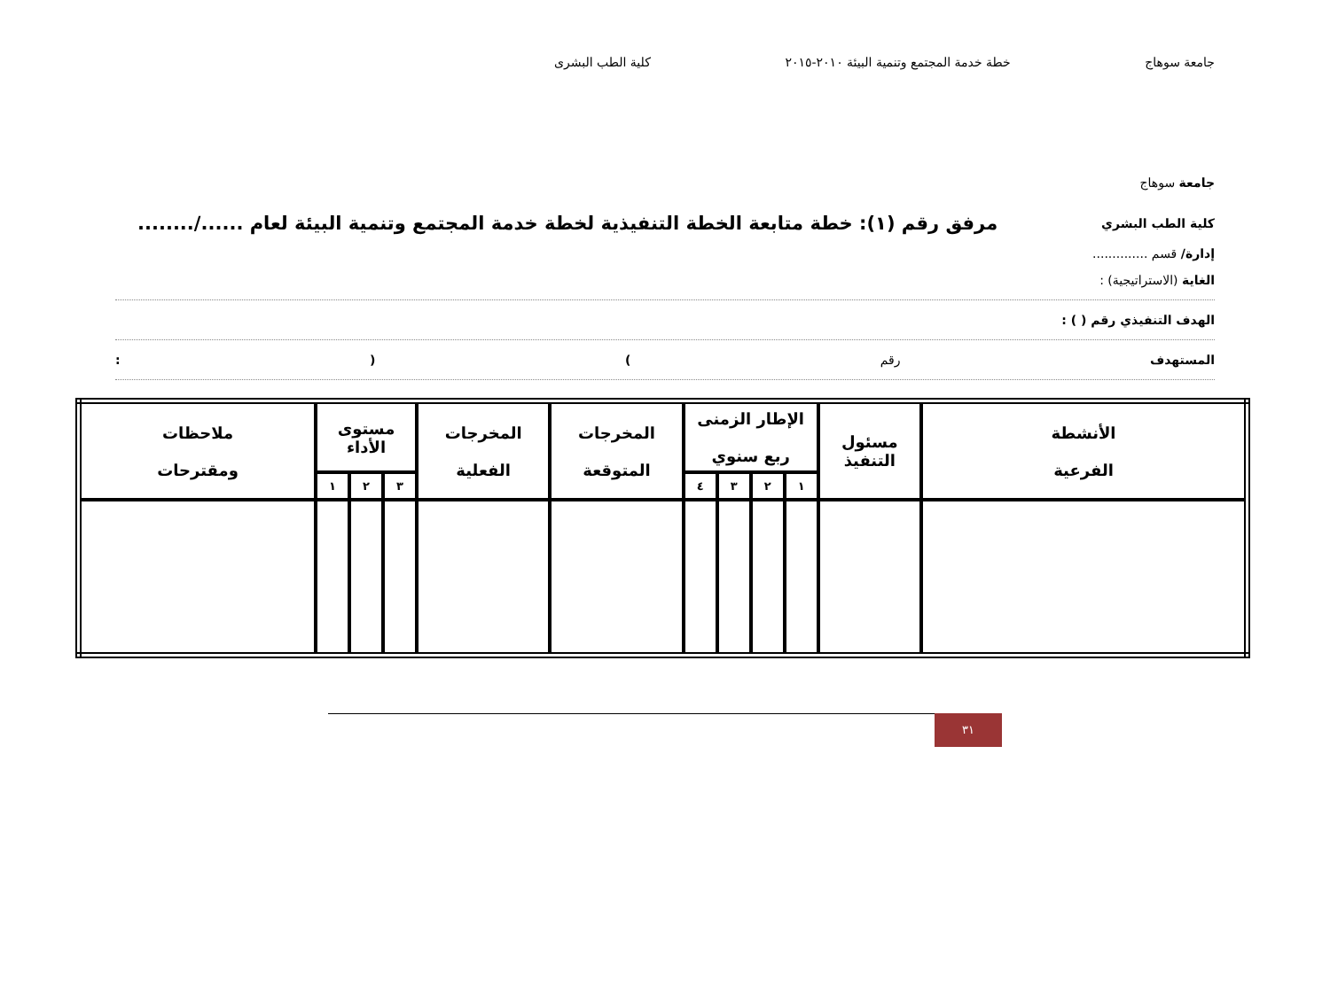جامعة سوهاج خطة خدمة المجتمع وتنمية البيئة ٢٠١٠-٢٠١٥ كلية الطب البشرى
جامعة سوهاج
كلية الطب البشري مرفق رقم (١): خطة متابعة الخطة التنفيذية لخطة خدمة المجتمع وتنمية البيئة لعام ....../........
إدارة/ قسم ..............
الغاية (الاستراتيجية) :
الهدف التنفيذي رقم ( ) :
المستهدف رقم) (:
| الأنشطة الفرعية | مسئول التنفيذ | الإطار الزمنى ربع سنوي | | | | المخرجات المتوقعة | المخرجات الفعلية | مستوى الأداء | | | ملاحظات ومقترحات |
| --- | --- | --- | --- | --- | --- | --- | --- | --- | --- | --- | --- |
| | | ١ | ٢ | ٣ | ٤ | | | ٣ | ٢ | ١ | |
٣١